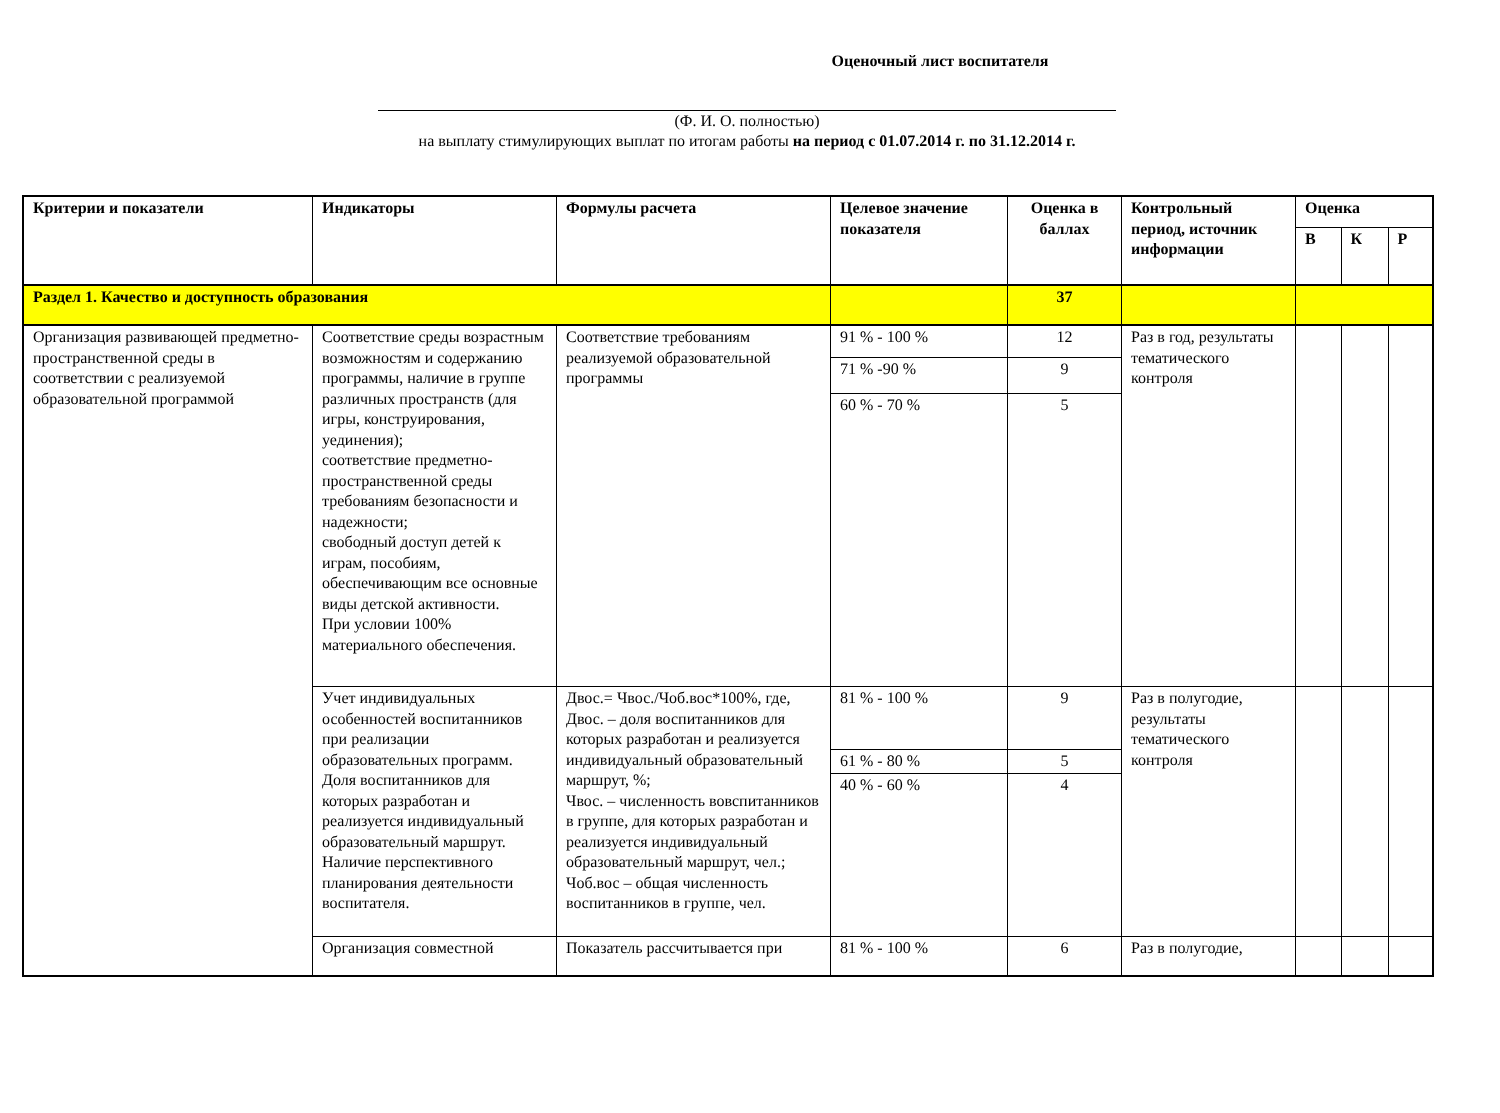Оценочный лист воспитателя
(Ф. И. О. полностью)
на выплату стимулирующих выплат по итогам работы на период с 01.07.2014 г. по 31.12.2014 г.
| Критерии и показатели | Индикаторы | Формулы расчета | Целевое значение показателя | Оценка в баллах | Контрольный период, источник информации | Оценка | | |
| --- | --- | --- | --- | --- | --- | --- | --- | --- |
| | | | | | | В | К | Р |
| Раздел 1. Качество и доступность образования | | | | 37 | | | | |
| Организация развивающей предметно-пространственной среды в соответствии с реализуемой образовательной программой | Соответствие среды возрастным возможностям и содержанию программы, наличие в группе различных пространств (для игры, конструирования, уединения); соответствие предметно-пространственной среды требованиям безопасности и надежности; свободный доступ детей к играм, пособиям, обеспечивающим все основные виды детской активности. При условии 100% материального обеспечения. | Соответствие требованиям реализуемой образовательной программы | 91 % - 100 % | 12 | Раз в год, результаты тематического контроля | | | |
| | | | 71 % -90 % | 9 | | | | |
| | | | 60 % - 70 % | 5 | | | | |
| | Учет индивидуальных особенностей воспитанников при реализации образовательных программ. Доля воспитанников для которых разработан и реализуется индивидуальный образовательный маршрут. Наличие перспективного планирования деятельности воспитателя. | Двос.= Чвос./Чоб.вос*100%, где, Двос. – доля воспитанников для которых разработан и реализуется индивидуальный образовательный маршрут, %; Чвос. – численность вовспитанников в группе, для которых разработан и реализуется индивидуальный образовательный маршрут, чел.; Чоб.вос – общая численность воспитанников в группе, чел. | 81 % - 100 % | 9 | Раз в полугодие, результаты тематического контроля | | | |
| | | | 61 % - 80 % | 5 | | | | |
| | | | 40 % - 60 % | 4 | | | | |
| | Организация совместной | Показатель рассчитывается при | 81 % - 100 % | 6 | Раз в полугодие, | | | |